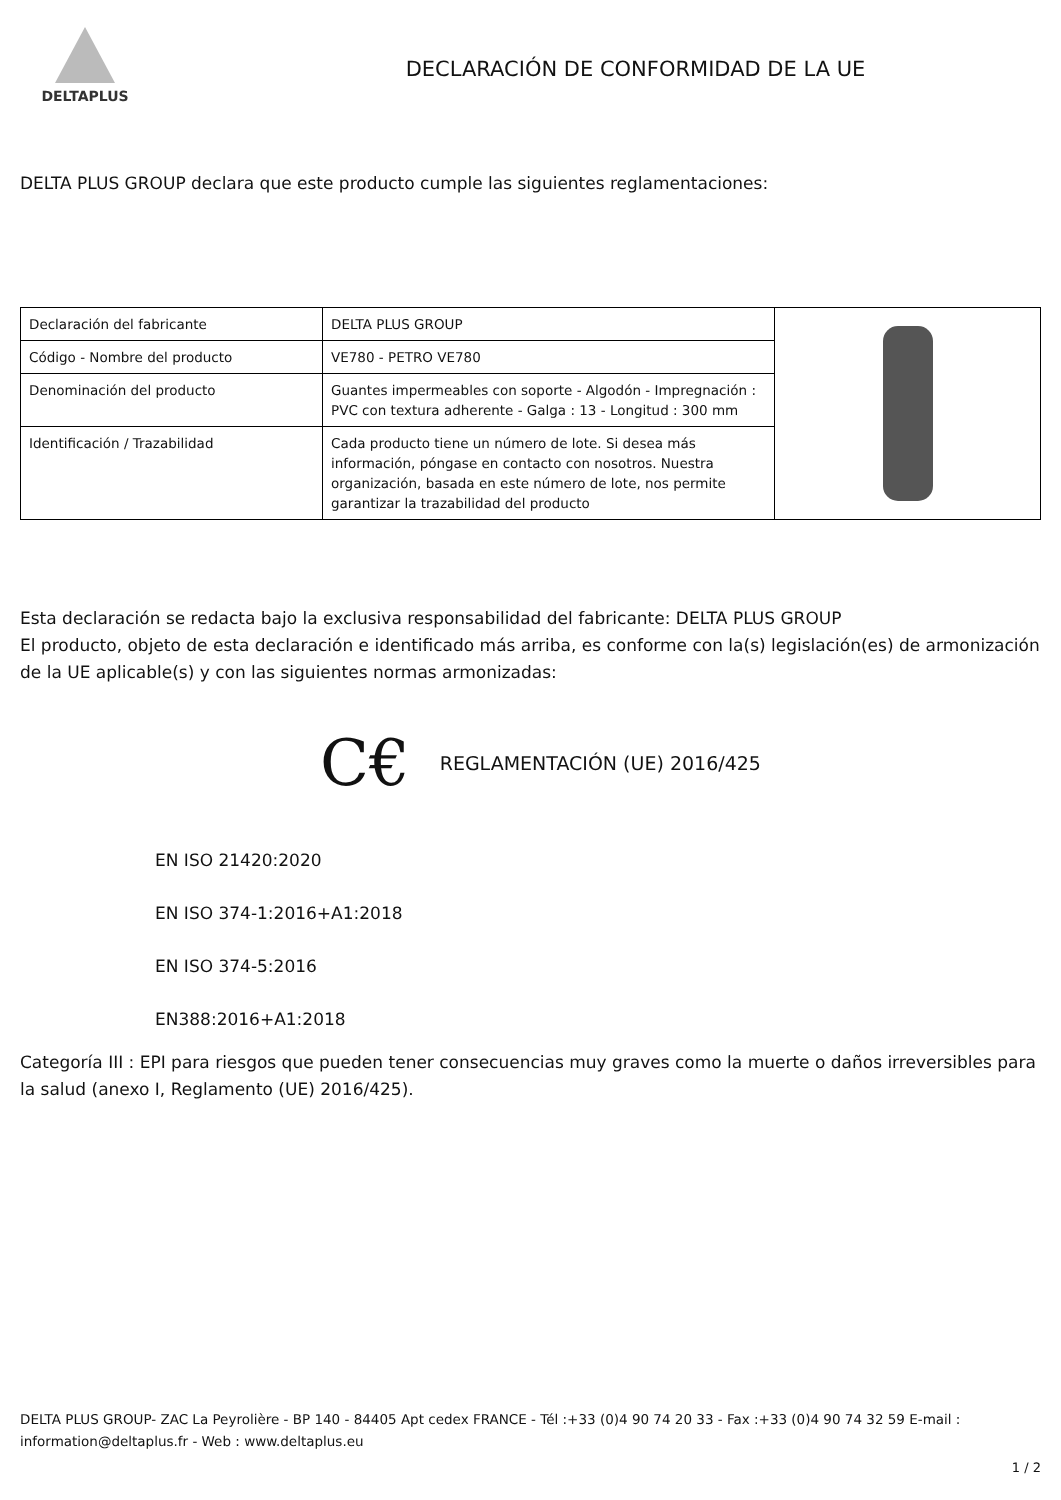DELTAPLUS
DECLARACIÓN DE CONFORMIDAD DE LA UE
DELTA PLUS GROUP declara que este producto cumple las siguientes reglamentaciones:
| Declaración del fabricante | DELTA PLUS GROUP | |
| Código - Nombre del producto | VE780 - PETRO VE780 | |
| Denominación del producto | Guantes impermeables con soporte - Algodón - Impregnación : PVC con textura adherente - Galga : 13 - Longitud : 300 mm | |
| Identificación / Trazabilidad | Cada producto tiene un número de lote. Si desea más información, póngase en contacto con nosotros. Nuestra organización, basada en este número de lote, nos permite garantizar la trazabilidad del producto | |
Esta declaración se redacta bajo la exclusiva responsabilidad del fabricante: DELTA PLUS GROUP
El producto, objeto de esta declaración e identificado más arriba, es conforme con la(s) legislación(es) de armonización de la UE aplicable(s) y con las siguientes normas armonizadas:
C€ REGLAMENTACIÓN (UE) 2016/425
EN ISO 21420:2020
EN ISO 374-1:2016+A1:2018
EN ISO 374-5:2016
EN388:2016+A1:2018
Categoría III : EPI para riesgos que pueden tener consecuencias muy graves como la muerte o daños irreversibles para la salud (anexo I, Reglamento (UE) 2016/425).
DELTA PLUS GROUP- ZAC La Peyrolière - BP 140 - 84405 Apt cedex FRANCE - Tél :+33 (0)4 90 74 20 33 - Fax :+33 (0)4 90 74 32 59 E-mail : information@deltaplus.fr - Web : www.deltaplus.eu
1 / 2